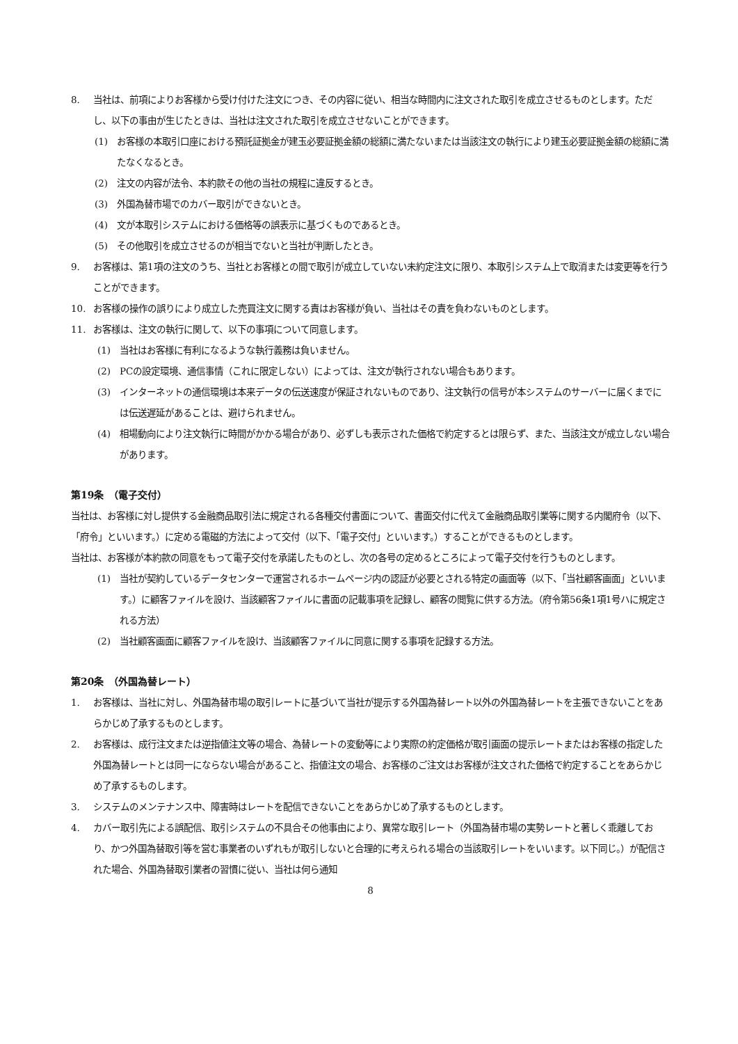8. 当社は、前項によりお客様から受け付けた注文につき、その内容に従い、相当な時間内に注文された取引を成立させるものとします。ただし、以下の事由が生じたときは、当社は注文された取引を成立させないことができます。
(1) お客様の本取引口座における預託証拠金が建玉必要証拠金額の総額に満たないまたは当該注文の執行により建玉必要証拠金額の総額に満たなくなるとき。
(2) 注文の内容が法令、本約款その他の当社の規程に違反するとき。
(3) 外国為替市場でのカバー取引ができないとき。
(4) 文が本取引システムにおける価格等の誤表示に基づくものであるとき。
(5) その他取引を成立させるのが相当でないと当社が判断したとき。
9. お客様は、第1項の注文のうち、当社とお客様との間で取引が成立していない未約定注文に限り、本取引システム上で取消または変更等を行うことができます。
10. お客様の操作の誤りにより成立した売買注文に関する責はお客様が負い、当社はその責を負わないものとします。
11. お客様は、注文の執行に関して、以下の事項について同意します。
(1) 当社はお客様に有利になるような執行義務は負いません。
(2) PCの設定環境、通信事情（これに限定しない）によっては、注文が執行されない場合もあります。
(3) インターネットの通信環境は本来データの伝送速度が保証されないものであり、注文執行の信号が本システムのサーバーに届くまでには伝送遅延があることは、避けられません。
(4) 相場動向により注文執行に時間がかかる場合があり、必ずしも表示された価格で約定するとは限らず、また、当該注文が成立しない場合があります。
第19条　（電子交付）
当社は、お客様に対し提供する金融商品取引法に規定される各種交付書面について、書面交付に代えて金融商品取引業等に関する内閣府令（以下、「府令」といいます。）に定める電磁的方法によって交付（以下、「電子交付」といいます。）することができるものとします。
当社は、お客様が本約款の同意をもって電子交付を承諾したものとし、次の各号の定めるところによって電子交付を行うものとします。
(1) 当社が契約しているデータセンターで運営されるホームページ内の認証が必要とされる特定の画面等（以下、「当社顧客画面」といいます。）に顧客ファイルを設け、当該顧客ファイルに書面の記載事項を記録し、顧客の閲覧に供する方法。（府令第56条1項1号ハに規定される方法）
(2) 当社顧客画面に顧客ファイルを設け、当該顧客ファイルに同意に関する事項を記録する方法。
第20条　（外国為替レート）
1. お客様は、当社に対し、外国為替市場の取引レートに基づいて当社が提示する外国為替レート以外の外国為替レートを主張できないことをあらかじめ了承するものとします。
2. お客様は、成行注文または逆指値注文等の場合、為替レートの変動等により実際の約定価格が取引画面の提示レートまたはお客様の指定した外国為替レートとは同一にならない場合があること、指値注文の場合、お客様のご注文はお客様が注文された価格で約定することをあらかじめ了承するものします。
3. システムのメンテナンス中、障害時はレートを配信できないことをあらかじめ了承するものとします。
4. カバー取引先による誤配信、取引システムの不具合その他事由により、異常な取引レート（外国為替市場の実勢レートと著しく乖離しており、かつ外国為替取引等を営む事業者のいずれもが取引しないと合理的に考えられる場合の当該取引レートをいいます。以下同じ。）が配信された場合、外国為替取引業者の習慣に従い、当社は何ら通知
8